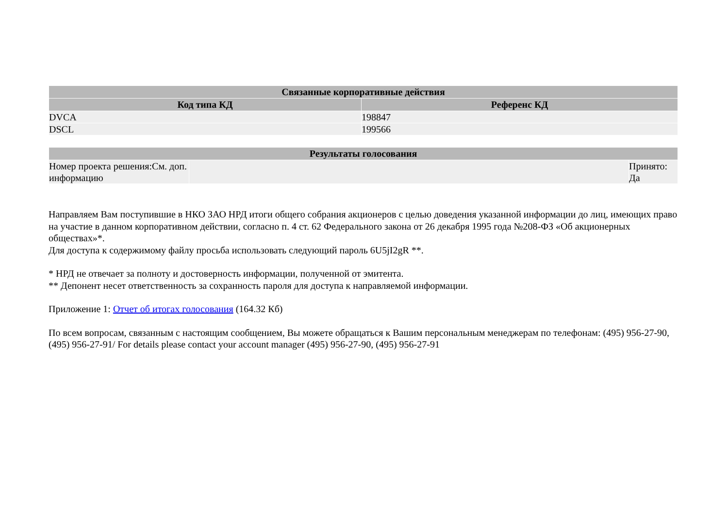| Связанные корпоративные действия | |
| --- | --- |
| Код типа КД | Референс КД |
| DVCA | 198847 |
| DSCL | 199566 |
| Результаты голосования | | |
| --- | --- | --- |
| Номер проекта решения:См. доп. информацию | | Принято: Да |
Направляем Вам поступившие в НКО ЗАО НРД итоги общего собрания акционеров с целью доведения указанной информации до лиц, имеющих право на участие в данном корпоративном действии, согласно п. 4 ст. 62 Федерального закона от 26 декабря 1995 года №208-ФЗ «Об акционерных обществах»*.
Для доступа к содержимому файлу просьба использовать следующий пароль 6U5jI2gR **.
* НРД не отвечает за полноту и достоверность информации, полученной от эмитента.
** Депонент несет ответственность за сохранность пароля для доступа к направляемой информации.
Приложение 1: Отчет об итогах голосования (164.32 Кб)
По всем вопросам, связанным с настоящим сообщением, Вы можете обращаться к Вашим персональным менеджерам по телефонам: (495) 956-27-90, (495) 956-27-91/ For details please contact your account manager (495) 956-27-90, (495) 956-27-91